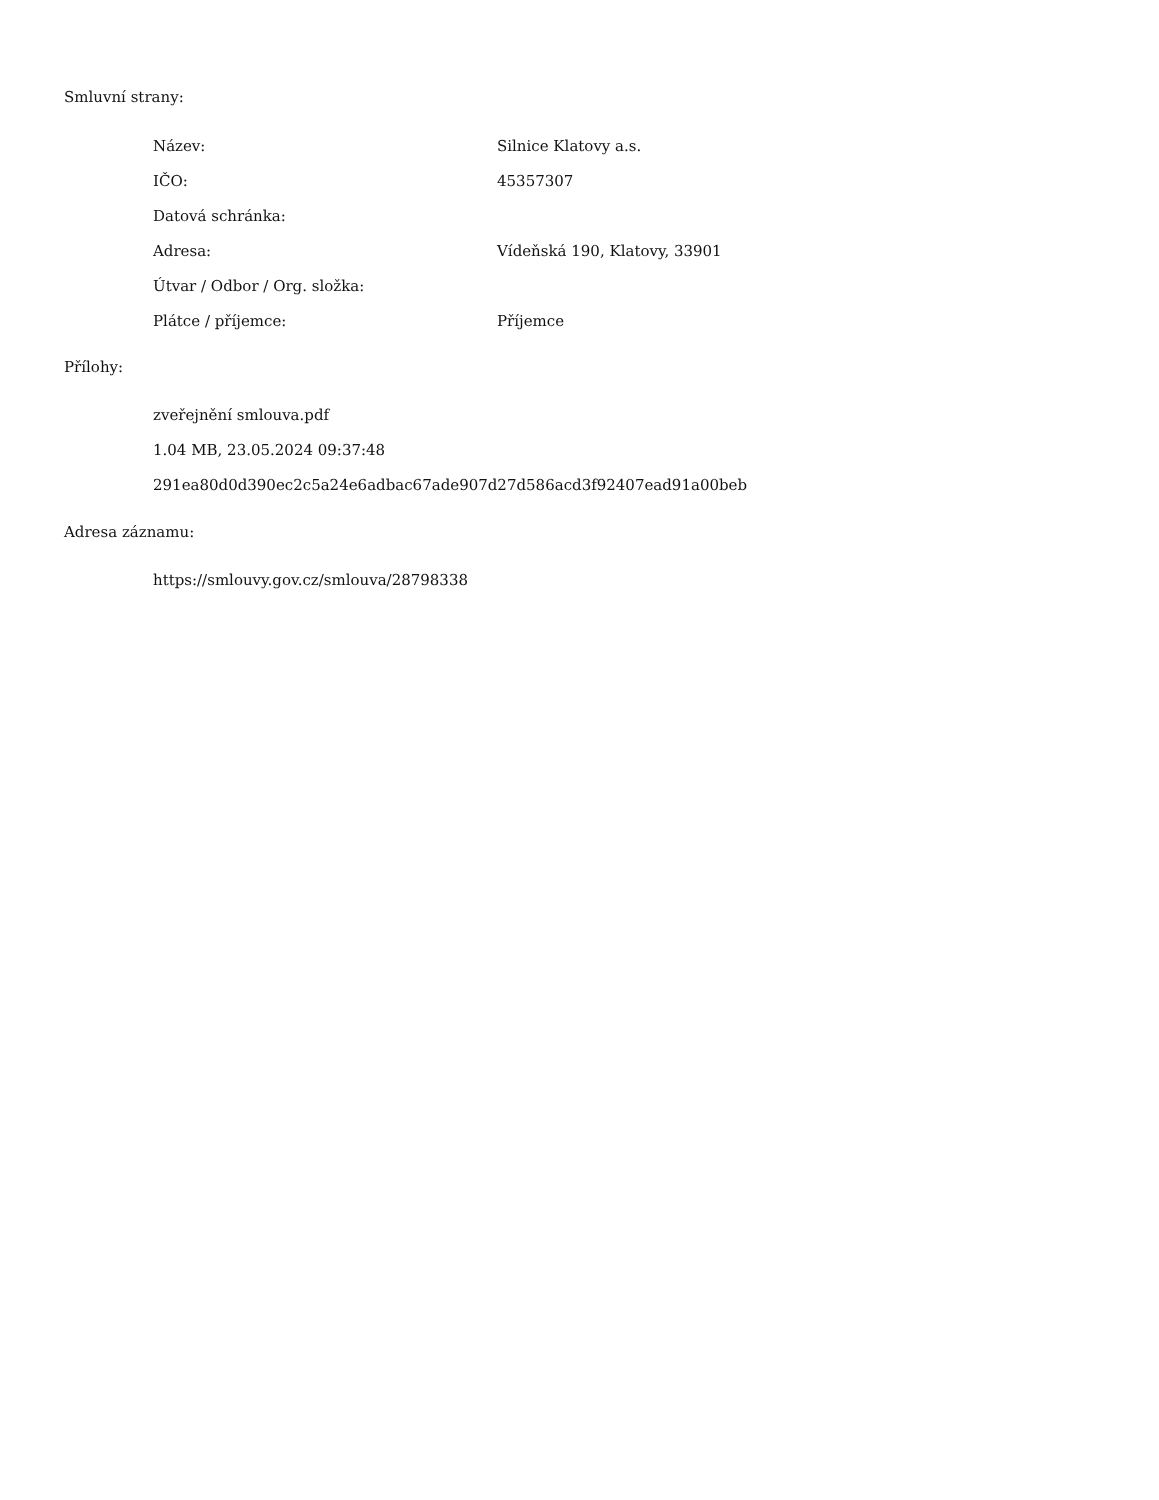Smluvní strany:
| Název: | Silnice Klatovy a.s. |
| IČO: | 45357307 |
| Datová schránka: | |
| Adresa: | Vídeňská 190, Klatovy, 33901 |
| Útvar / Odbor / Org. složka: | |
| Plátce / příjemce: | Příjemce |
Přílohy:
zveřejnění smlouva.pdf
1.04 MB, 23.05.2024 09:37:48
291ea80d0d390ec2c5a24e6adbac67ade907d27d586acd3f92407ead91a00beb
Adresa záznamu:
https://smlouvy.gov.cz/smlouva/28798338